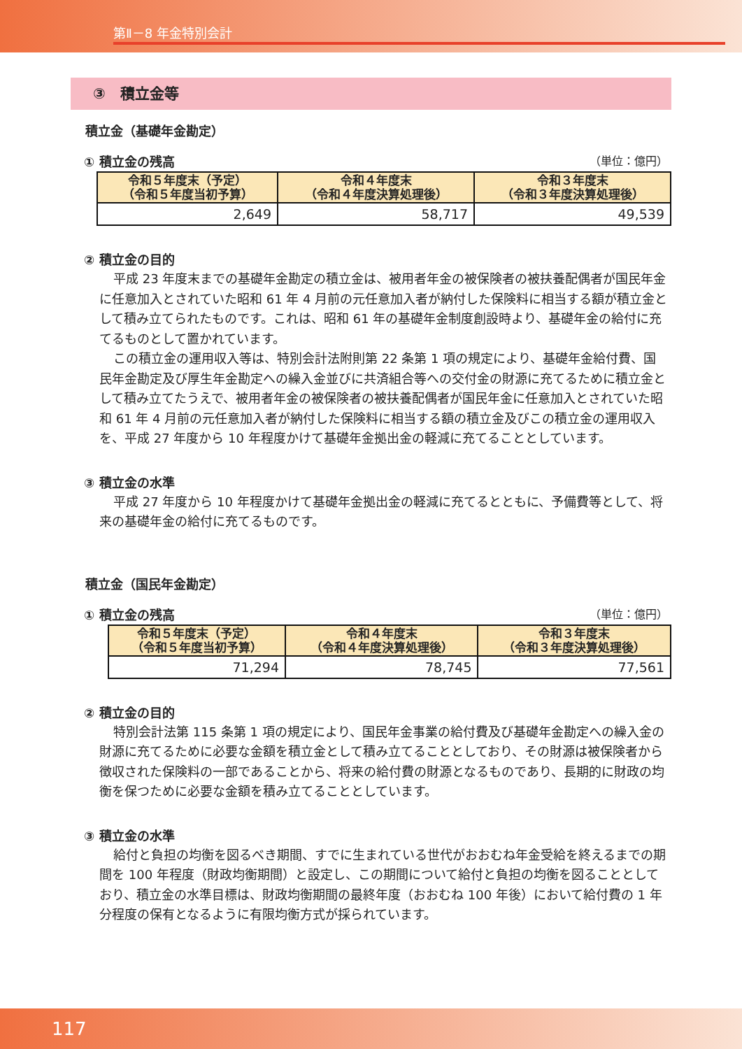第Ⅱ－8 年金特別会計
③　積立金等
積立金（基礎年金勘定）
① 積立金の残高 （単位：億円）
| 令和５年度末（予定） （令和５年度当初予算） | 令和４年度末 （令和４年度決算処理後） | 令和３年度末 （令和３年度決算処理後） |
| --- | --- | --- |
| 2,649 | 58,717 | 49,539 |
② 積立金の目的
平成 23 年度末までの基礎年金勘定の積立金は、被用者年金の被保険者の被扶養配偶者が国民年金に任意加入とされていた昭和 61 年 4 月前の元任意加入者が納付した保険料に相当する額が積立金として積み立てられたものです。これは、昭和 61 年の基礎年金制度創設時より、基礎年金の給付に充てるものとして置かれています。
この積立金の運用収入等は、特別会計法附則第 22 条第 1 項の規定により、基礎年金給付費、国民年金勘定及び厚生年金勘定への繰入金並びに共済組合等への交付金の財源に充てるために積立金として積み立てたうえで、被用者年金の被保険者の被扶養配偶者が国民年金に任意加入とされていた昭和 61 年 4 月前の元任意加入者が納付した保険料に相当する額の積立金及びこの積立金の運用収入を、平成 27 年度から 10 年程度かけて基礎年金拠出金の軽減に充てることとしています。
③ 積立金の水準
平成 27 年度から 10 年程度かけて基礎年金拠出金の軽減に充てるとともに、予備費等として、将来の基礎年金の給付に充てるものです。
積立金（国民年金勘定）
① 積立金の残高 （単位：億円）
| 令和５年度末（予定） （令和５年度当初予算） | 令和４年度末 （令和４年度決算処理後） | 令和３年度末 （令和３年度決算処理後） |
| --- | --- | --- |
| 71,294 | 78,745 | 77,561 |
② 積立金の目的
特別会計法第 115 条第 1 項の規定により、国民年金事業の給付費及び基礎年金勘定への繰入金の財源に充てるために必要な金額を積立金として積み立てることとしており、その財源は被保険者から徴収された保険料の一部であることから、将来の給付費の財源となるものであり、長期的に財政の均衡を保つために必要な金額を積み立てることとしています。
③ 積立金の水準
給付と負担の均衡を図るべき期間、すでに生まれている世代がおおむね年金受給を終えるまでの期間を 100 年程度（財政均衡期間）と設定し、この期間について給付と負担の均衡を図ることとしており、積立金の水準目標は、財政均衡期間の最終年度（おおむね 100 年後）において給付費の 1 年分程度の保有となるように有限均衡方式が採られています。
117